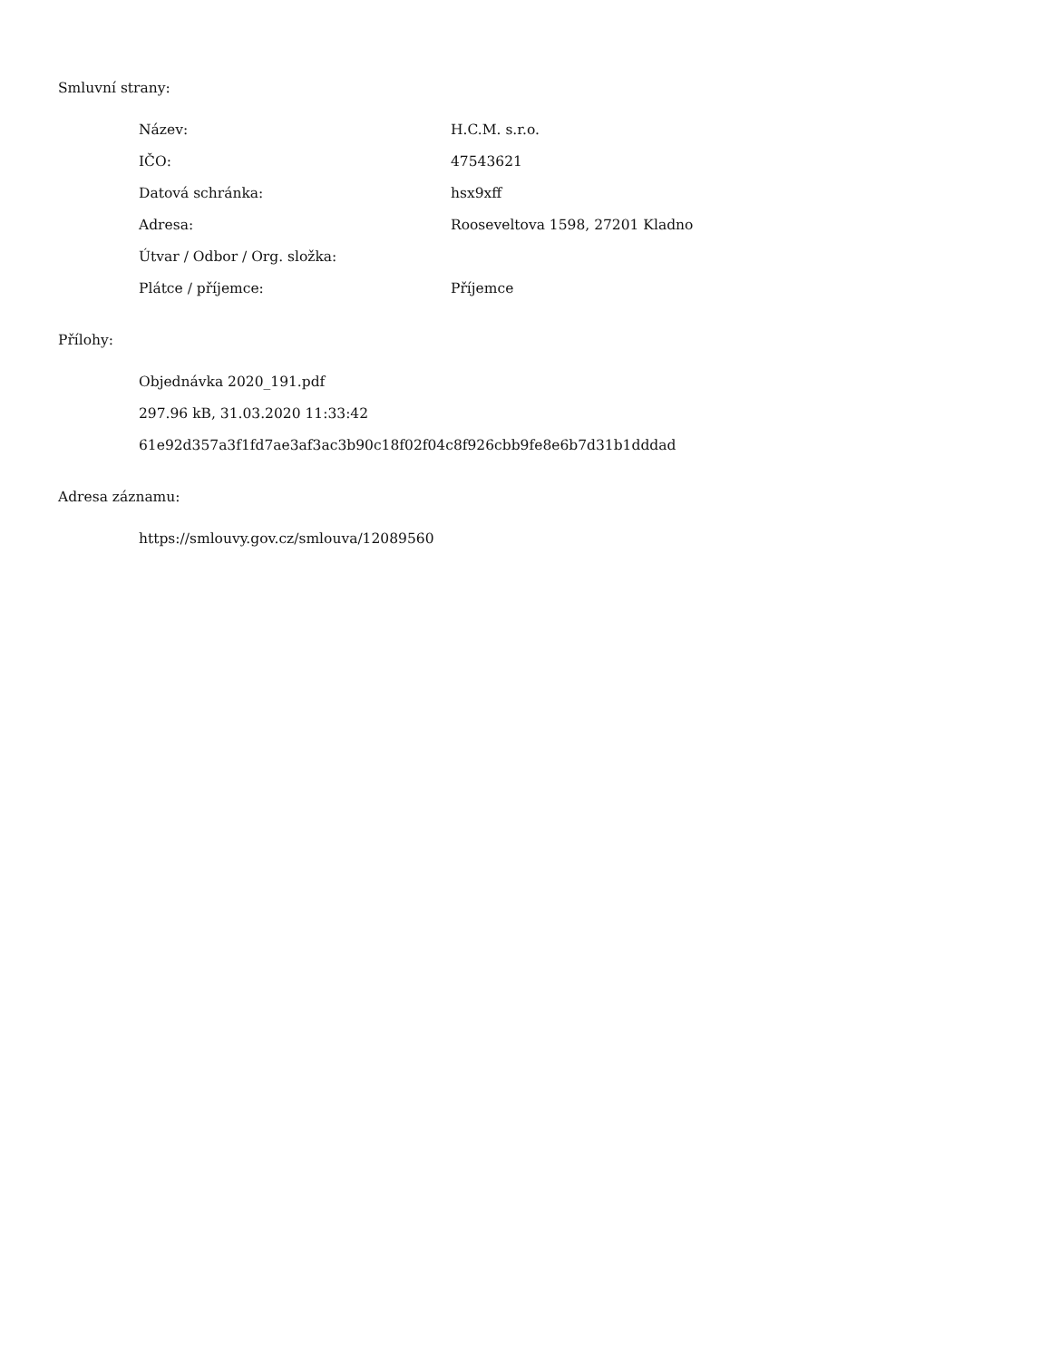Smluvní strany:
| Název: | H.C.M. s.r.o. |
| IČO: | 47543621 |
| Datová schránka: | hsx9xff |
| Adresa: | Rooseveltova 1598, 27201 Kladno |
| Útvar / Odbor / Org. složka: | |
| Plátce / příjemce: | Příjemce |
Přílohy:
Objednávka 2020_191.pdf
297.96 kB, 31.03.2020 11:33:42
61e92d357a3f1fd7ae3af3ac3b90c18f02f04c8f926cbb9fe8e6b7d31b1dddad
Adresa záznamu:
https://smlouvy.gov.cz/smlouva/12089560